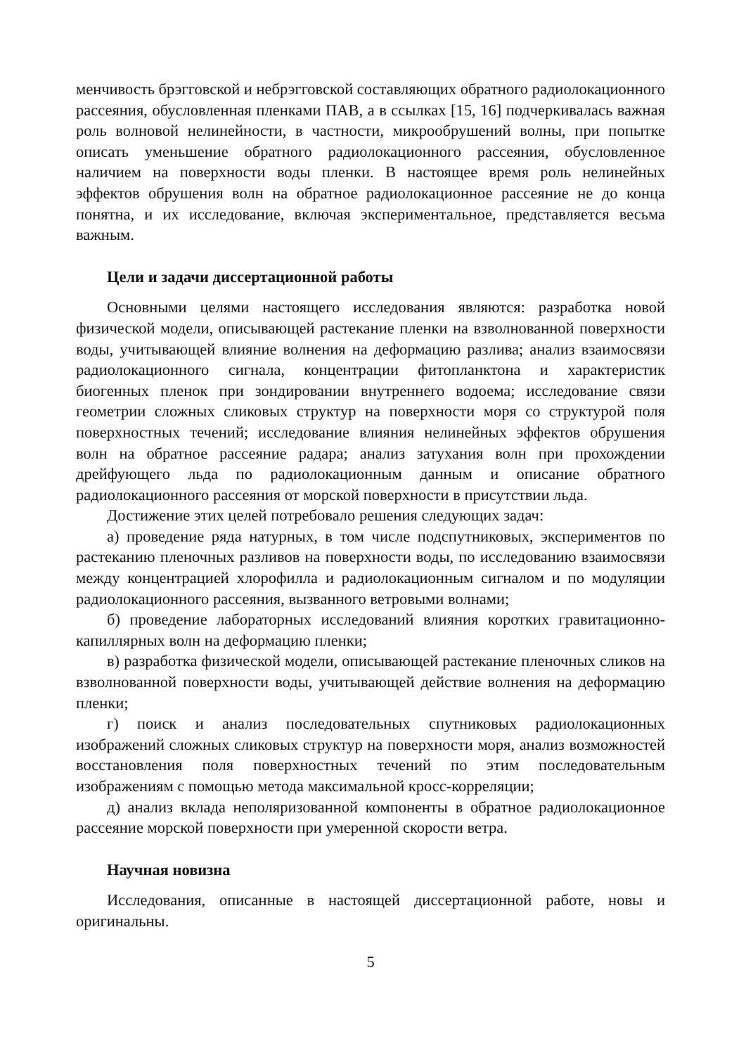менчивость брэгговской и небрэгговской составляющих обратного радиолокационного рассеяния, обусловленная пленками ПАВ, а в ссылках [15, 16] подчеркивалась важная роль волновой нелинейности, в частности, микрообрушений волны, при попытке описать уменьшение обратного радиолокационного рассеяния, обусловленное наличием на поверхности воды пленки. В настоящее время роль нелинейных эффектов обрушения волн на обратное радиолокационное рассеяние не до конца понятна, и их исследование, включая экспериментальное, представляется весьма важным.
Цели и задачи диссертационной работы
Основными целями настоящего исследования являются: разработка новой физической модели, описывающей растекание пленки на взволнованной поверхности воды, учитывающей влияние волнения на деформацию разлива; анализ взаимосвязи радиолокационного сигнала, концентрации фитопланктона и характеристик биогенных пленок при зондировании внутреннего водоема; исследование связи геометрии сложных сликовых структур на поверхности моря со структурой поля поверхностных течений; исследование влияния нелинейных эффектов обрушения волн на обратное рассеяние радара; анализ затухания волн при прохождении дрейфующего льда по радиолокационным данным и описание обратного радиолокационного рассеяния от морской поверхности в присутствии льда.
Достижение этих целей потребовало решения следующих задач:
а) проведение ряда натурных, в том числе подспутниковых, экспериментов по растеканию пленочных разливов на поверхности воды, по исследованию взаимосвязи между концентрацией хлорофилла и радиолокационным сигналом и по модуляции радиолокационного рассеяния, вызванного ветровыми волнами;
б) проведение лабораторных исследований влияния коротких гравитационно-капиллярных волн на деформацию пленки;
в) разработка физической модели, описывающей растекание пленочных сликов на взволнованной поверхности воды, учитывающей действие волнения на деформацию пленки;
г) поиск и анализ последовательных спутниковых радиолокационных изображений сложных сликовых структур на поверхности моря, анализ возможностей восстановления поля поверхностных течений по этим последовательным изображениям с помощью метода максимальной кросс-корреляции;
д) анализ вклада неполяризованной компоненты в обратное радиолокационное рассеяние морской поверхности при умеренной скорости ветра.
Научная новизна
Исследования, описанные в настоящей диссертационной работе, новы и оригинальны.
5